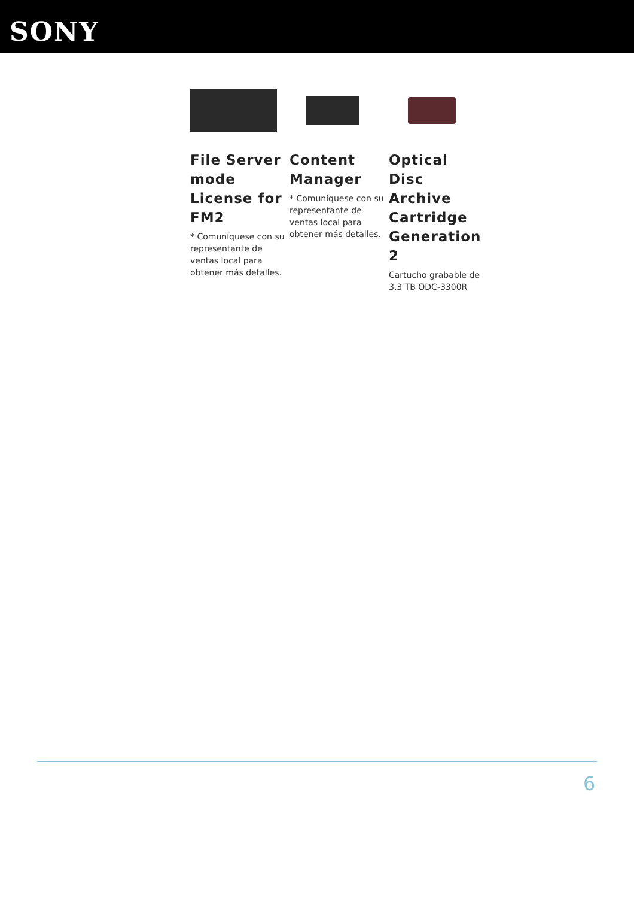SONY
File Server mode License for FM2
* Comuníquese con su representante de ventas local para obtener más detalles.
Content Manager
* Comuníquese con su representante de ventas local para obtener más detalles.
Optical Disc Archive Cartridge Generation 2
Cartucho grabable de 3,3 TB ODC-3300R
6